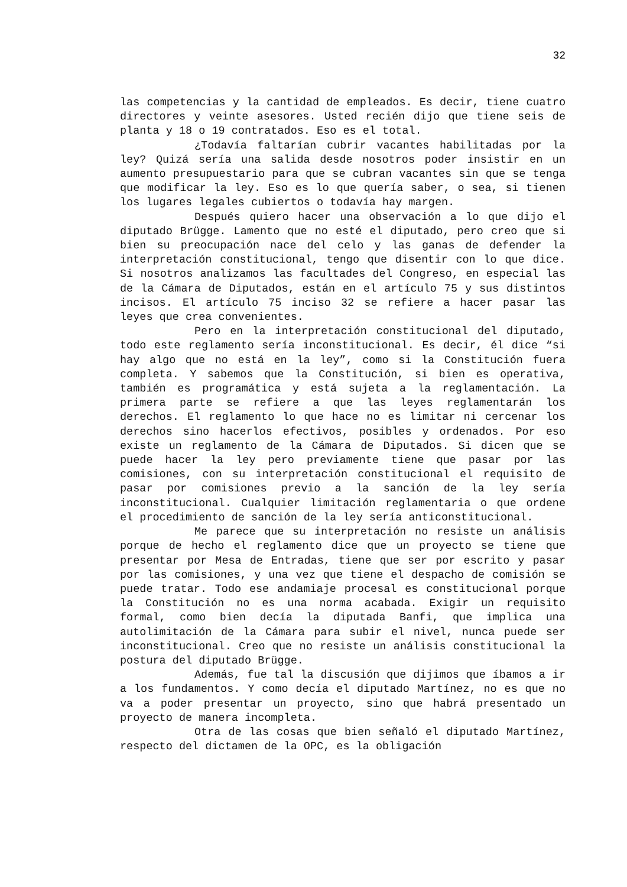32
las competencias y la cantidad de empleados. Es decir, tiene cuatro directores y veinte asesores. Usted recién dijo que tiene seis de planta y 18 o 19 contratados. Eso es el total.
¿Todavía faltarían cubrir vacantes habilitadas por la ley? Quizá sería una salida desde nosotros poder insistir en un aumento presupuestario para que se cubran vacantes sin que se tenga que modificar la ley. Eso es lo que quería saber, o sea, si tienen los lugares legales cubiertos o todavía hay margen.
Después quiero hacer una observación a lo que dijo el diputado Brügge. Lamento que no esté el diputado, pero creo que si bien su preocupación nace del celo y las ganas de defender la interpretación constitucional, tengo que disentir con lo que dice. Si nosotros analizamos las facultades del Congreso, en especial las de la Cámara de Diputados, están en el artículo 75 y sus distintos incisos. El artículo 75 inciso 32 se refiere a hacer pasar las leyes que crea convenientes.
Pero en la interpretación constitucional del diputado, todo este reglamento sería inconstitucional. Es decir, él dice “si hay algo que no está en la ley”, como si la Constitución fuera completa. Y sabemos que la Constitución, si bien es operativa, también es programática y está sujeta a la reglamentación. La primera parte se refiere a que las leyes reglamentarán los derechos. El reglamento lo que hace no es limitar ni cercenar los derechos sino hacerlos efectivos, posibles y ordenados. Por eso existe un reglamento de la Cámara de Diputados. Si dicen que se puede hacer la ley pero previamente tiene que pasar por las comisiones, con su interpretación constitucional el requisito de pasar por comisiones previo a la sanción de la ley sería inconstitucional. Cualquier limitación reglamentaria o que ordene el procedimiento de sanción de la ley sería anticonstitucional.
Me parece que su interpretación no resiste un análisis porque de hecho el reglamento dice que un proyecto se tiene que presentar por Mesa de Entradas, tiene que ser por escrito y pasar por las comisiones, y una vez que tiene el despacho de comisión se puede tratar. Todo ese andamiaje procesal es constitucional porque la Constitución no es una norma acabada. Exigir un requisito formal, como bien decía la diputada Banfi, que implica una autolimitación de la Cámara para subir el nivel, nunca puede ser inconstitucional. Creo que no resiste un análisis constitucional la postura del diputado Brügge.
Además, fue tal la discusión que dijimos que íbamos a ir a los fundamentos. Y como decía el diputado Martínez, no es que no va a poder presentar un proyecto, sino que habrá presentado un proyecto de manera incompleta.
Otra de las cosas que bien señaló el diputado Martínez, respecto del dictamen de la OPC, es la obligación